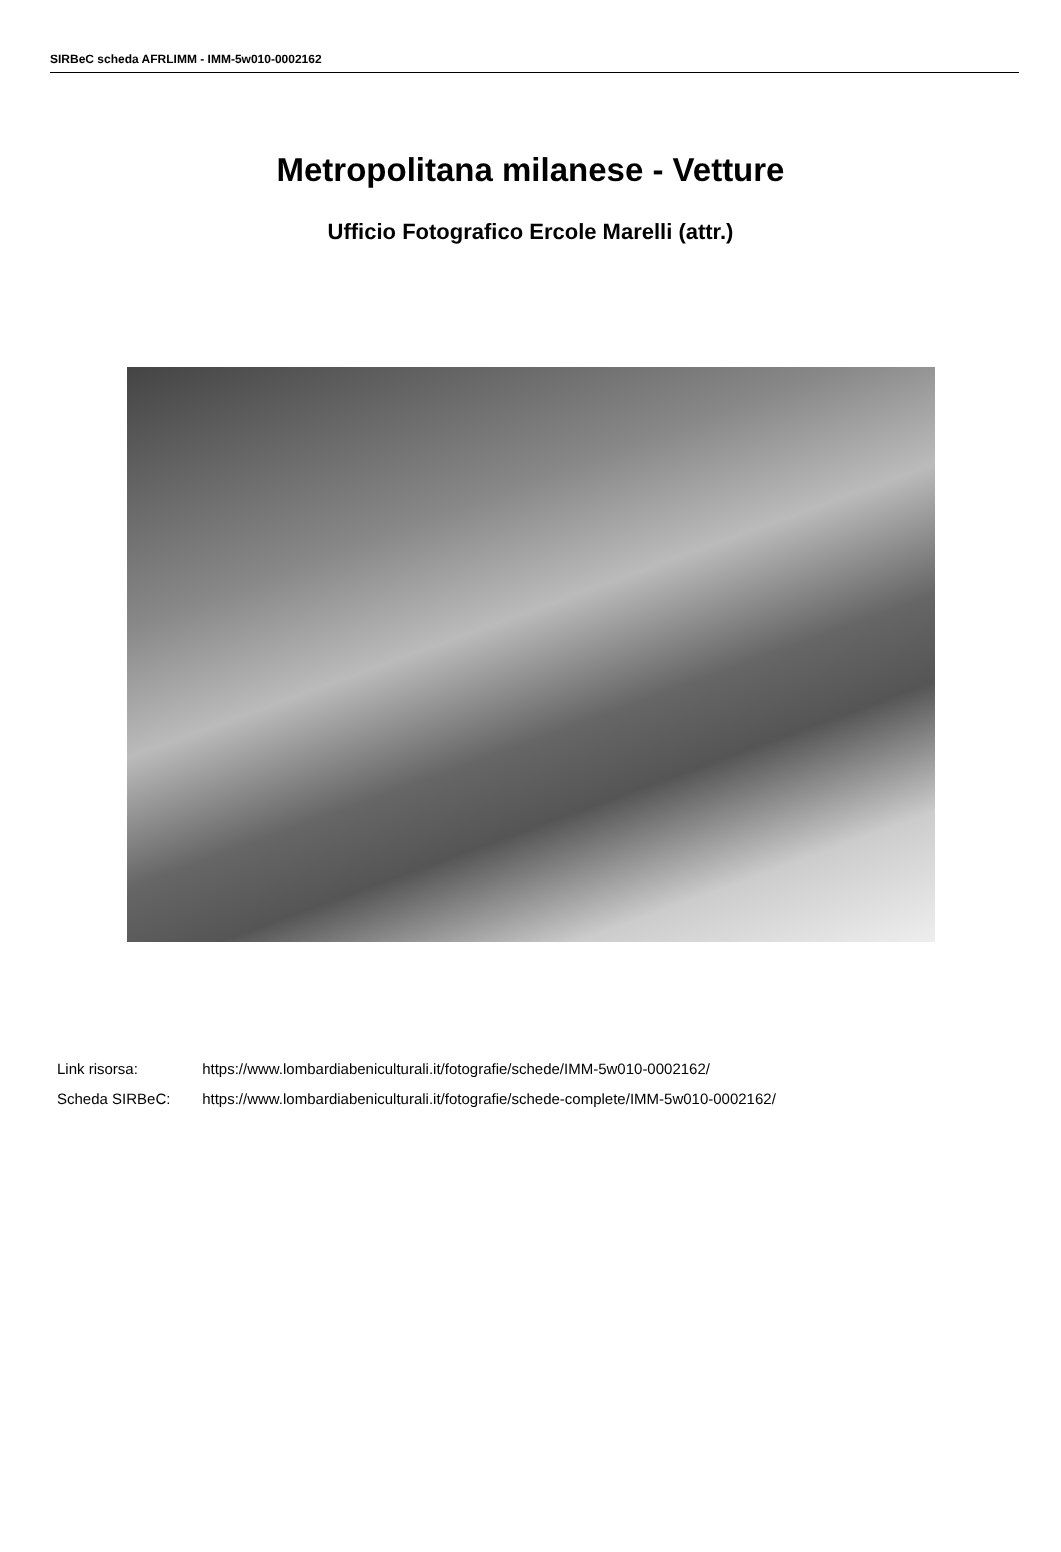SIRBeC scheda AFRLIMM - IMM-5w010-0002162
Metropolitana milanese - Vetture
Ufficio Fotografico Ercole Marelli (attr.)
Link risorsa: https://www.lombardiabeniculturali.it/fotografie/schede/IMM-5w010-0002162/
Scheda SIRBeC: https://www.lombardiabeniculturali.it/fotografie/schede-complete/IMM-5w010-0002162/